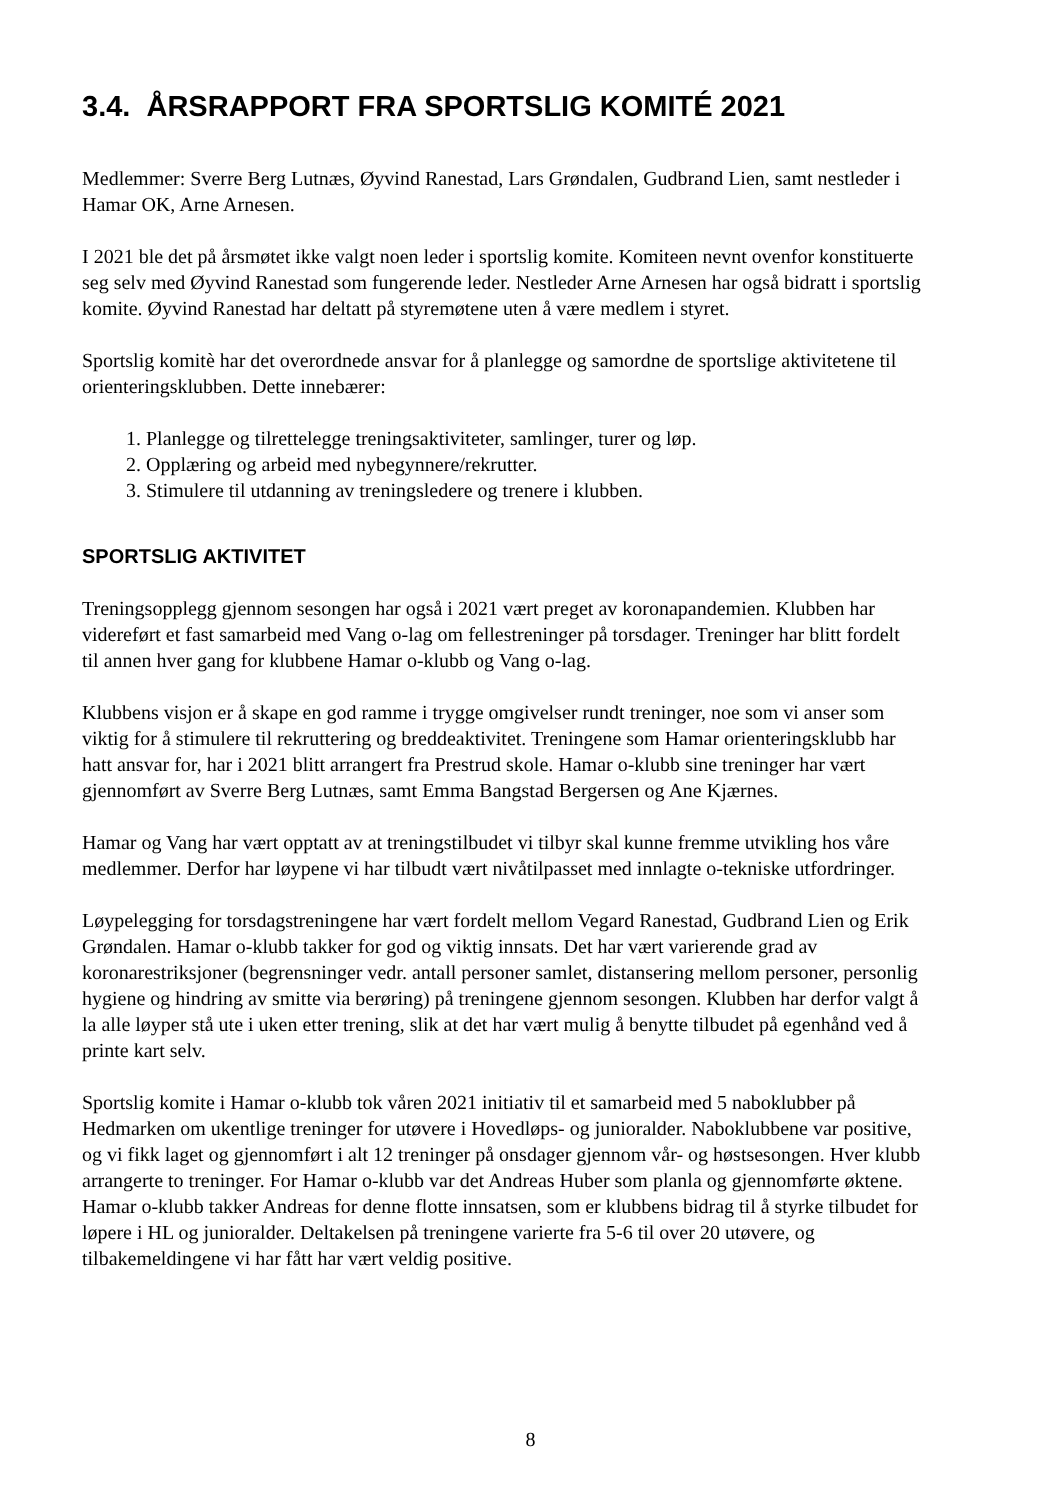3.4. ÅRSRAPPORT FRA SPORTSLIG KOMITÉ 2021
Medlemmer: Sverre Berg Lutnæs, Øyvind Ranestad, Lars Grøndalen, Gudbrand Lien, samt nestleder i Hamar OK, Arne Arnesen.
I 2021 ble det på årsmøtet ikke valgt noen leder i sportslig komite. Komiteen nevnt ovenfor konstituerte seg selv med Øyvind Ranestad som fungerende leder. Nestleder Arne Arnesen har også bidratt i sportslig komite. Øyvind Ranestad har deltatt på styremøtene uten å være medlem i styret.
Sportslig komitè har det overordnede ansvar for å planlegge og samordne de sportslige aktivitetene til orienteringsklubben. Dette innebærer:
1. Planlegge og tilrettelegge treningsaktiviteter, samlinger, turer og løp.
2. Opplæring og arbeid med nybegynnere/rekrutter.
3. Stimulere til utdanning av treningsledere og trenere i klubben.
SPORTSLIG AKTIVITET
Treningsopplegg gjennom sesongen har også i 2021 vært preget av koronapandemien. Klubben har videreført et fast samarbeid med Vang o-lag om fellestreninger på torsdager. Treninger har blitt fordelt til annen hver gang for klubbene Hamar o-klubb og Vang o-lag.
Klubbens visjon er å skape en god ramme i trygge omgivelser rundt treninger, noe som vi anser som viktig for å stimulere til rekruttering og breddeaktivitet. Treningene som Hamar orienteringsklubb har hatt ansvar for, har i 2021 blitt arrangert fra Prestrud skole. Hamar o-klubb sine treninger har vært gjennomført av Sverre Berg Lutnæs, samt Emma Bangstad Bergersen og Ane Kjærnes.
Hamar og Vang har vært opptatt av at treningstilbudet vi tilbyr skal kunne fremme utvikling hos våre medlemmer. Derfor har løypene vi har tilbudt vært nivåtilpasset med innlagte o-tekniske utfordringer.
Løypelegging for torsdagstreningene har vært fordelt mellom Vegard Ranestad, Gudbrand Lien og Erik Grøndalen. Hamar o-klubb takker for god og viktig innsats. Det har vært varierende grad av koronarestriksjoner (begrensninger vedr. antall personer samlet, distansering mellom personer, personlig hygiene og hindring av smitte via berøring) på treningene gjennom sesongen. Klubben har derfor valgt å la alle løyper stå ute i uken etter trening, slik at det har vært mulig å benytte tilbudet på egenhånd ved å printe kart selv.
Sportslig komite i Hamar o-klubb tok våren 2021 initiativ til et samarbeid med 5 naboklubber på Hedmarken om ukentlige treninger for utøvere i Hovedløps- og junioralder. Naboklubbene var positive, og vi fikk laget og gjennomført i alt 12 treninger på onsdager gjennom vår- og høstsesongen. Hver klubb arrangerte to treninger. For Hamar o-klubb var det Andreas Huber som planla og gjennomførte øktene. Hamar o-klubb takker Andreas for denne flotte innsatsen, som er klubbens bidrag til å styrke tilbudet for løpere i HL og junioralder. Deltakelsen på treningene varierte fra 5-6 til over 20 utøvere, og tilbakemeldingene vi har fått har vært veldig positive.
8